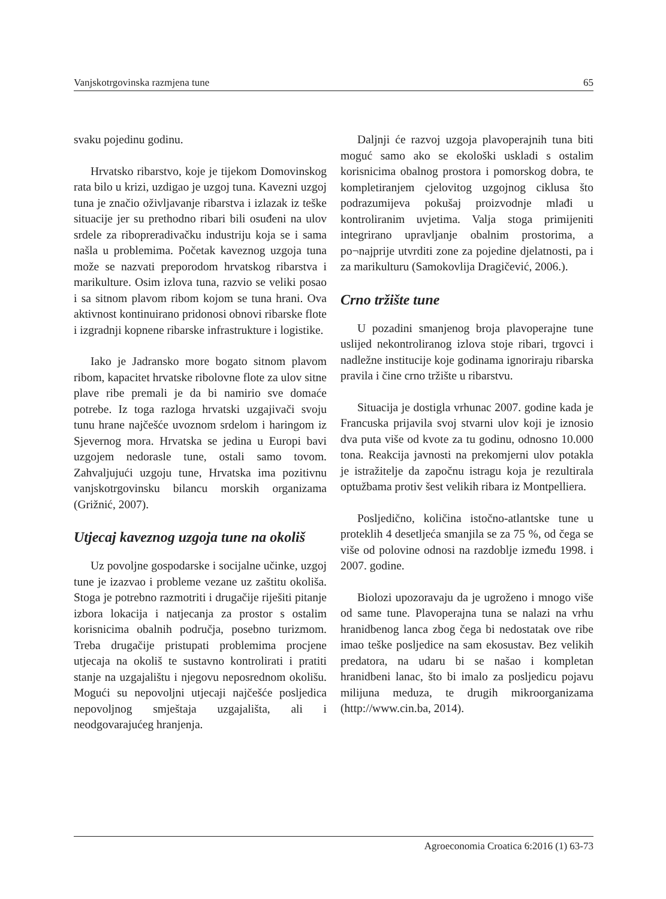Vanjskotrgovinska razmjena tune 65
svaku pojedinu godinu.
Hrvatsko ribarstvo, koje je tijekom Domovinskog rata bilo u krizi, uzdigao je uzgoj tuna. Kavezni uzgoj tuna je značio oživljavanje ribarstva i izlazak iz teške situacije jer su prethodno ribari bili osuđeni na ulov srdele za ribopreradivačku industriju koja se i sama našla u problemima. Početak kaveznog uzgoja tuna može se nazvati preporodom hrvatskog ribarstva i marikulture. Osim izlova tuna, razvio se veliki posao i sa sitnom plavom ribom kojom se tuna hrani. Ova aktivnost kontinuirano pridonosi obnovi ribarske flote i izgradnji kopnene ribarske infrastrukture i logistike.
Iako je Jadransko more bogato sitnom plavom ribom, kapacitet hrvatske ribolovne flote za ulov sitne plave ribe premali je da bi namirio sve domaće potrebe. Iz toga razloga hrvatski uzgajivači svoju tunu hrane najčešće uvoznom srdelom i haringom iz Sjevernog mora. Hrvatska se jedina u Europi bavi uzgojem nedorasle tune, ostali samo tovom. Zahvaljujući uzgoju tune, Hrvatska ima pozitivnu vanjskotrgovinsku bilancu morskih organizama (Grižnić, 2007).
Utjecaj kaveznog uzgoja tune na okoliš
Uz povoljne gospodarske i socijalne učinke, uzgoj tune je izazvao i probleme vezane uz zaštitu okoliša. Stoga je potrebno razmotriti i drugačije riješiti pitanje izbora lokacija i natjecanja za prostor s ostalim korisnicima obalnih područja, posebno turizmom. Treba drugačije pristupati problemima procjene utjecaja na okoliš te sustavno kontrolirati i pratiti stanje na uzgajalištu i njegovu neposrednom okolišu. Mogući su nepovoljni utjecaji najčešće posljedica nepovoljnog smještaja uzgajališta, ali i neodgovarajućeg hranjenja.
Daljnji će razvoj uzgoja plavoperajnih tuna biti moguć samo ako se ekološki uskladi s ostalim korisnicima obalnog prostora i pomorskog dobra, te kompletiranjem cjelovitog uzgojnog ciklusa što podrazumijeva pokušaj proizvodnje mlađi u kontroliranim uvjetima. Valja stoga primijeniti integrirano upravljanje obalnim prostorima, a po¬najprije utvrditi zone za pojedine djelatnosti, pa i za marikulturu (Samokovlija Dragičević, 2006.).
Crno tržište tune
U pozadini smanjenog broja plavoperajne tune uslijed nekontroliranog izlova stoje ribari, trgovci i nadležne institucije koje godinama ignoriraju ribarska pravila i čine crno tržište u ribarstvu.
Situacija je dostigla vrhunac 2007. godine kada je Francuska prijavila svoj stvarni ulov koji je iznosio dva puta više od kvote za tu godinu, odnosno 10.000 tona. Reakcija javnosti na prekomjerni ulov potakla je istražitelje da započnu istragu koja je rezultirala optužbama protiv šest velikih ribara iz Montpelliera.
Posljedično, količina istočno-atlantske tune u proteklih 4 desetljeća smanjila se za 75 %, od čega se više od polovine odnosi na razdoblje između 1998. i 2007. godine.
Biolozi upozoravaju da je ugroženo i mnogo više od same tune. Plavoperajna tuna se nalazi na vrhu hranidbenog lanca zbog čega bi nedostatak ove ribe imao teške posljedice na sam ekosustav. Bez velikih predatora, na udaru bi se našao i kompletan hranidbeni lanac, što bi imalo za posljedicu pojavu milijuna meduza, te drugih mikroorganizama (http://www.cin.ba, 2014).
Agroeconomia Croatica 6:2016 (1) 63-73